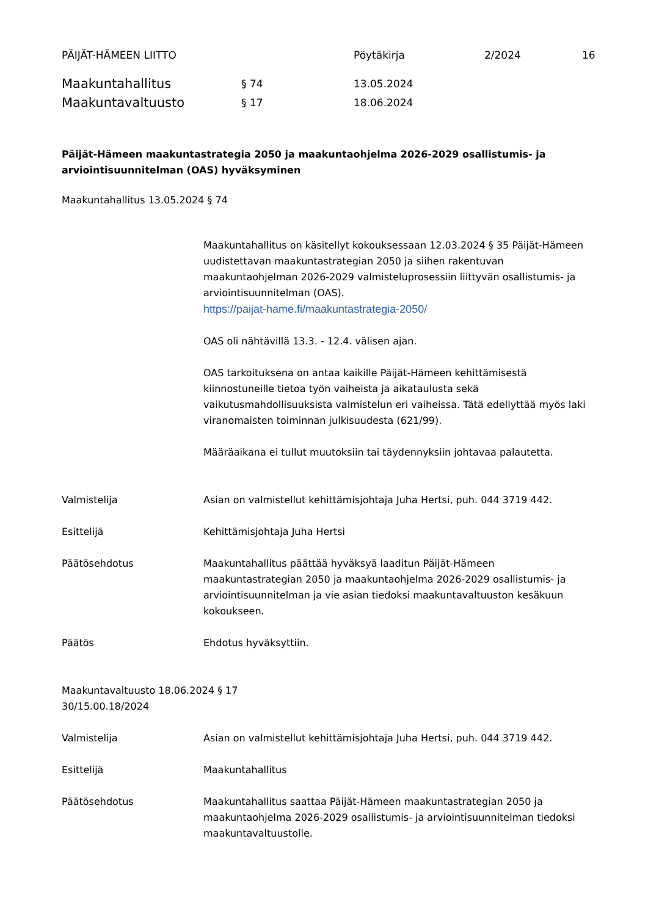PÄIJÄT-HÄMEEN LIITTO Pöytäkirja 2/2024 16
Maakuntahallitus § 74 13.05.2024
Maakuntavaltuusto § 17 18.06.2024
Päijät-Hämeen maakuntastrategia 2050 ja maakuntaohjelma 2026-2029 osallistumis- ja arviointisuunnitelman (OAS) hyväksyminen
Maakuntahallitus 13.05.2024 § 74
Maakuntahallitus on käsitellyt kokouksessaan 12.03.2024 § 35 Päijät-Hämeen uudistettavan maakuntastrategian 2050 ja siihen rakentuvan maakuntaohjelman 2026-2029 valmisteluprosessiin liittyvän osallistumis- ja arviointisuunnitelman (OAS).
https://paijat-hame.fi/maakuntastrategia-2050/
OAS oli nähtävillä 13.3. - 12.4. välisen ajan.
OAS tarkoituksena on antaa kaikille Päijät-Hämeen kehittämisestä kiinnostuneille tietoa työn vaiheista ja aikataulusta sekä vaikutusmahdollisuuksista valmistelun eri vaiheissa. Tätä edellyttää myös laki viranomaisten toiminnan julkisuudesta (621/99).
Määräaikana ei tullut muutoksiin tai täydennyksiin johtavaa palautetta.
Valmistelija Asian on valmistellut kehittämisjohtaja Juha Hertsi, puh. 044 3719 442.
Esittelijä Kehittämisjohtaja Juha Hertsi
Päätösehdotus Maakuntahallitus päättää hyväksyä laaditun Päijät-Hämeen maakuntastrategian 2050 ja maakuntaohjelma 2026-2029 osallistumis- ja arviointisuunnitelman ja vie asian tiedoksi maakuntavaltuuston kesäkuun kokoukseen.
Päätös Ehdotus hyväksyttiin.
Maakuntavaltuusto 18.06.2024 § 17
30/15.00.18/2024
Valmistelija Asian on valmistellut kehittämisjohtaja Juha Hertsi, puh. 044 3719 442.
Esittelijä Maakuntahallitus
Päätösehdotus Maakuntahallitus saattaa Päijät-Hämeen maakuntastrategian 2050 ja maakuntaohjelma 2026-2029 osallistumis- ja arviointisuunnitelman tiedoksi maakuntavaltuustolle.